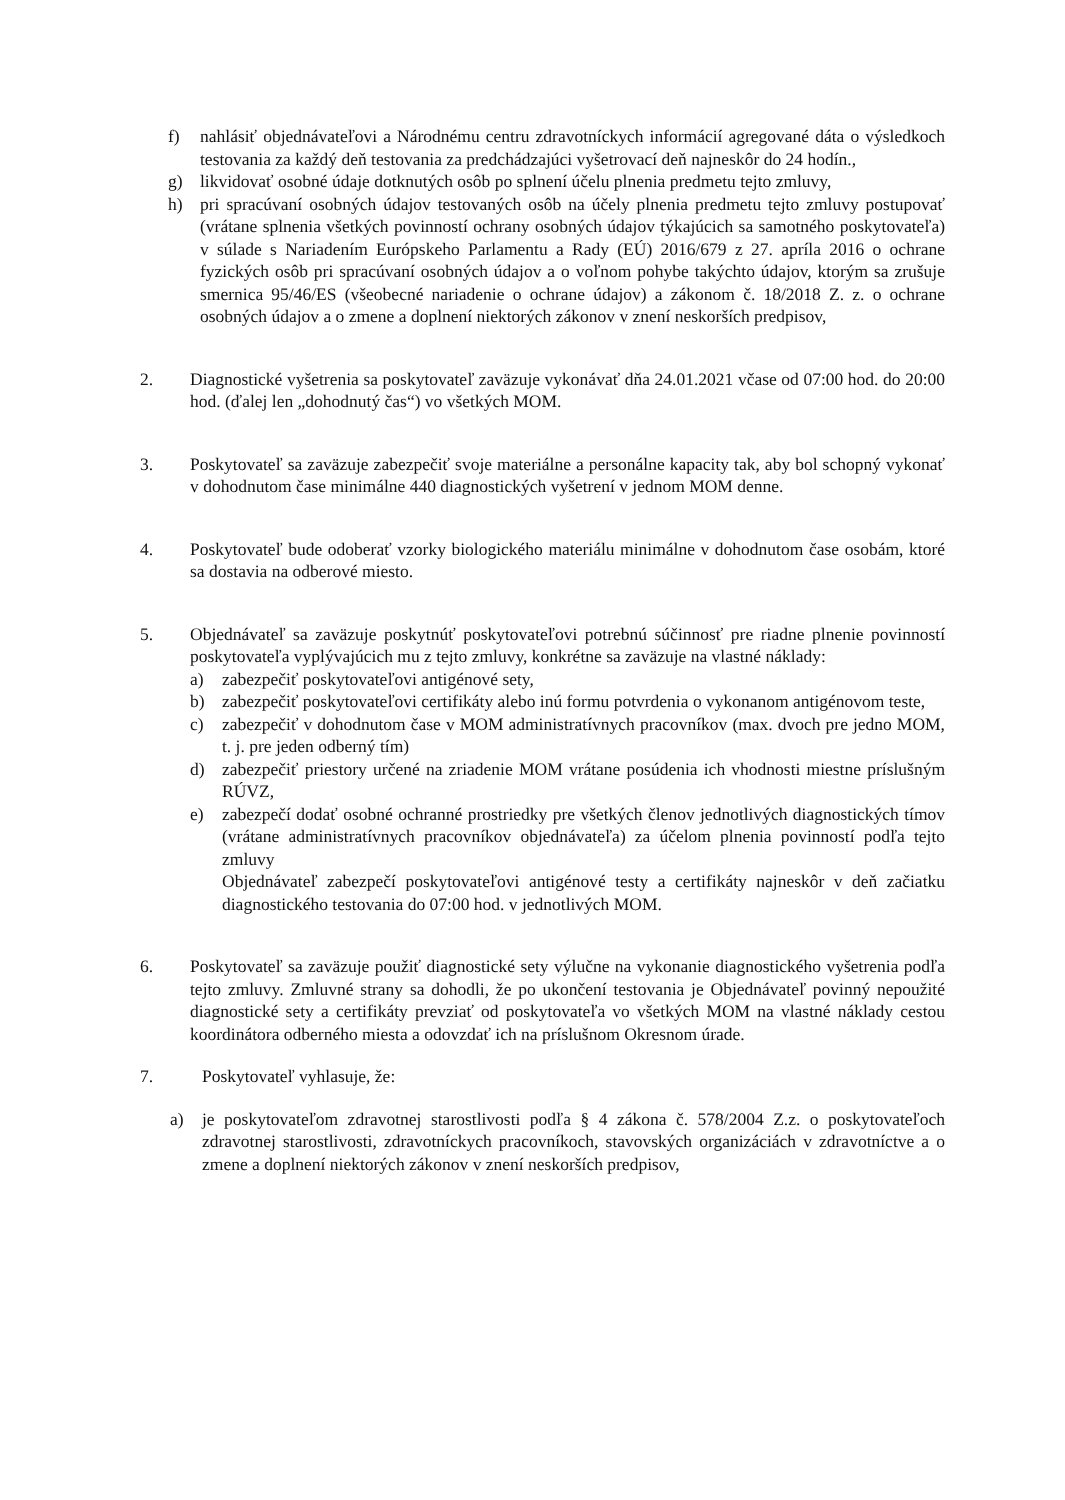f) nahlásiť objednávateľovi a Národnému centru zdravotníckych informácií agregované dáta o výsledkoch testovania za každý deň testovania za predchádzajúci vyšetrovací deň najneskôr do 24 hodín.,
g) likvidovať osobné údaje dotknutých osôb po splnení účelu plnenia predmetu tejto zmluvy,
h) pri spracúvaní osobných údajov testovaných osôb na účely plnenia predmetu tejto zmluvy postupovať (vrátane splnenia všetkých povinností ochrany osobných údajov týkajúcich sa samotného poskytovateľa) v súlade s Nariadením Európskeho Parlamentu a Rady (EÚ) 2016/679 z 27. apríla 2016 o ochrane fyzických osôb pri spracúvaní osobných údajov a o voľnom pohybe takýchto údajov, ktorým sa zrušuje smernica 95/46/ES (všeobecné nariadenie o ochrane údajov) a zákonom č. 18/2018 Z. z. o ochrane osobných údajov a o zmene a doplnení niektorých zákonov v znení neskorších predpisov,
2. Diagnostické vyšetrenia sa poskytovateľ zaväzuje vykonávať dňa 24.01.2021 včase od 07:00 hod. do 20:00 hod. (ďalej len „dohodnutý čas“) vo všetkých MOM.
3. Poskytovateľ sa zaväzuje zabezpečiť svoje materiálne a personálne kapacity tak, aby bol schopný vykonať v dohodnutom čase minimálne 440 diagnostických vyšetrení v jednom MOM denne.
4. Poskytovateľ bude odoberať vzorky biologického materiálu minimálne v dohodnutom čase osobám, ktoré sa dostavia na odberové miesto.
5. Objednávateľ sa zaväzuje poskytnúť poskytovateľovi potrebnú súčinnosť pre riadne plnenie povinností poskytovateľa vyplývajúcich mu z tejto zmluvy, konkrétne sa zaväzuje na vlastné náklady:
a) zabezpečiť poskytovateľovi antigénové sety,
b) zabezpečiť poskytovateľovi certifikáty alebo inú formu potvrdenia o vykonanom antigénovom teste,
c) zabezpečiť v dohodnutom čase v MOM administratívnych pracovníkov (max. dvoch pre jedno MOM, t. j. pre jeden odberný tím)
d) zabezpečiť priestory určené na zriadenie MOM vrátane posúdenia ich vhodnosti miestne príslušným RÚVZ,
e) zabezpečí dodať osobné ochranné prostriedky pre všetkých členov jednotlivých diagnostických tímov (vrátane administratívnych pracovníkov objednávateľa) za účelom plnenia povinností podľa tejto zmluvy
Objednávateľ zabezpečí poskytovateľovi antigénové testy a certifikáty najneskôr v deň začiatku diagnostického testovania do 07:00 hod. v jednotlivých MOM.
6. Poskytovateľ sa zaväzuje použiť diagnostické sety výlučne na vykonanie diagnostického vyšetrenia podľa tejto zmluvy. Zmluvné strany sa dohodli, že po ukončení testovania je Objednávateľ povinný nepoužité diagnostické sety a certifikáty prevziať od poskytovateľa vo všetkých MOM na vlastné náklady cestou koordinátora odberného miesta a odovzdať ich na príslušnom Okresnom úrade.
7. Poskytovateľ vyhlasuje, že:
a) je poskytovateľom zdravotnej starostlivosti podľa § 4 zákona č. 578/2004 Z.z. o poskytovateľoch zdravotnej starostlivosti, zdravotníckych pracovníkoch, stavovských organizáciách v zdravotníctve a o zmene a doplnení niektorých zákonov v znení neskorších predpisov,